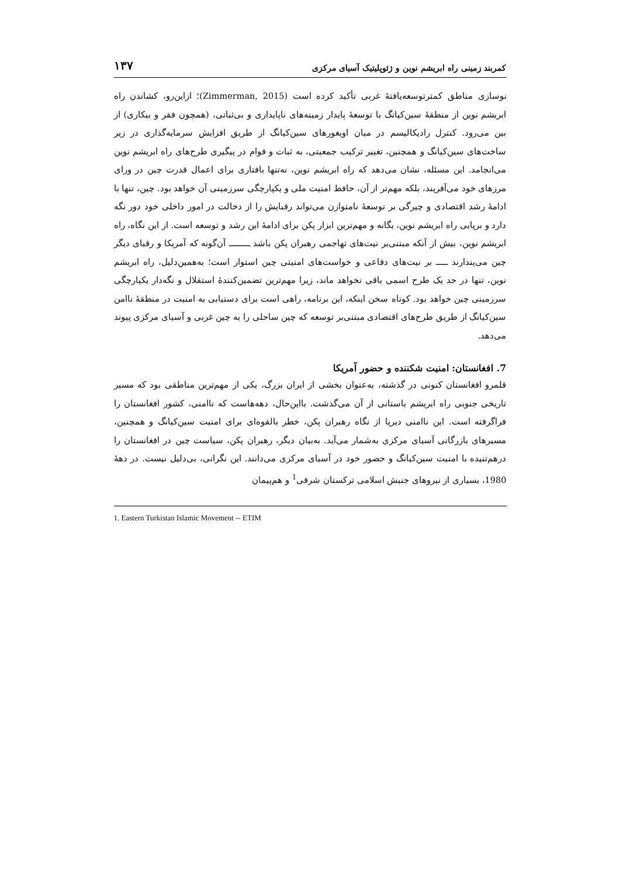کمربند زمینی راه ابریشم نوین و ژئوپلیتیک آسیای مرکزی ۱۳۷
نوسازی مناطق کمترتوسعه‌یافتهٔ غربی تأکید کرده است (Zimmerman, 2015)؛ ازاین‌رو، کشاندن راه ابریشم نوین از منطقهٔ سین‌کیانگ با توسعهٔ پایدار زمینه‌های ناپایداری و بی‌ثباتی، (همچون فقر و بیکاری) از بین می‌رود. کنترل رادیکالیسم در میان اویغورهای سین‌کیانگ از طریق افزایش سرمایه‌گذاری در زیر ساخت‌های سین‌کیانگ و همچنین، تغییر ترکیب جمعیتی، به ثبات و قوام در پیگیری طرح‌های راه ابریشم نوین می‌انجامد. این مسئله، نشان می‌دهد که راه ابریشم نوین، نه‌تنها بافتاری برای اعمال قدرت چین در ورای مرزهای خود می‌آفریند، بلکه مهم‌تر از آن، حافظ امنیت ملی و یکپارچگی سرزمینی آن خواهد بود. چین، تنها با ادامهٔ رشد اقتصادی و چیرگی بر توسعهٔ نامتوازن می‌تواند رقبایش را از دخالت در امور داخلی خود دور نگه دارد و برپایی راه ابریشم نوین، یگانه و مهم‌ترین ابزار پکن برای ادامهٔ این رشد و توسعه است. از این نگاه، راه ابریشم نوین، بیش از آنکه مبتنی‌بر نیت‌های تهاجمی رهبران پکن باشد ـــــــــ آن‌گونه که آمریکا و رقبای دیگر چین می‌پندارند ـــــ بر نیت‌های دفاعی و خواست‌های امنیتی چین استوار است؛ به‌همین‌دلیل، راه ابریشم نوین، تنها در حد یک طرح اسمی باقی نخواهد ماند، زیرا مهم‌ترین تضمین‌کنندهٔ استقلال و نگه‌دار یکپارچگی سرزمینی چین خواهد بود. کوتاه سخن اینکه، این برنامه، راهی است برای دستیابی به امنیت در منطقهٔ ناامن سین‌کیانگ از طریق طرح‌های اقتصادی مبتنی‌بر توسعه که چین ساحلی را به چین غربی و آسیای مرکزی پیوند می‌دهد.
7. افغانستان: امنیت شکننده و حضور آمریکا
قلمرو افغانستان کنونی در گذشته، به‌عنوان بخشی از ایران بزرگ، یکی از مهم‌ترین مناطقی بود که مسیر تاریخی جنوبی راه ابریشم باستانی از آن می‌گذشت. بااین‌حال، دهه‌هاست که ناامنی، کشور افغانستان را فراگرفته است. این ناامنی دیرپا از نگاه رهبران پکن، خطر بالقوه‌ای برای امنیت سین‌کیانگ و همچنین، مسیرهای بازرگانی آسیای مرکزی به‌شمار می‌آید. به‌بیان دیگر، رهبران پکن، سیاست چین در افغانستان را درهم‌تنیده با امنیت سین‌کیانگ و حضور خود در آسیای مرکزی می‌دانند. این نگرانی، بی‌دلیل نیست. در دههٔ 1980، بسیاری از نیروهای جنبش اسلامی ترکستان شرقی<sup>1</sup> و هم‌پیمان
1. Eastern Turkistan Islamic Movement -- ETIM